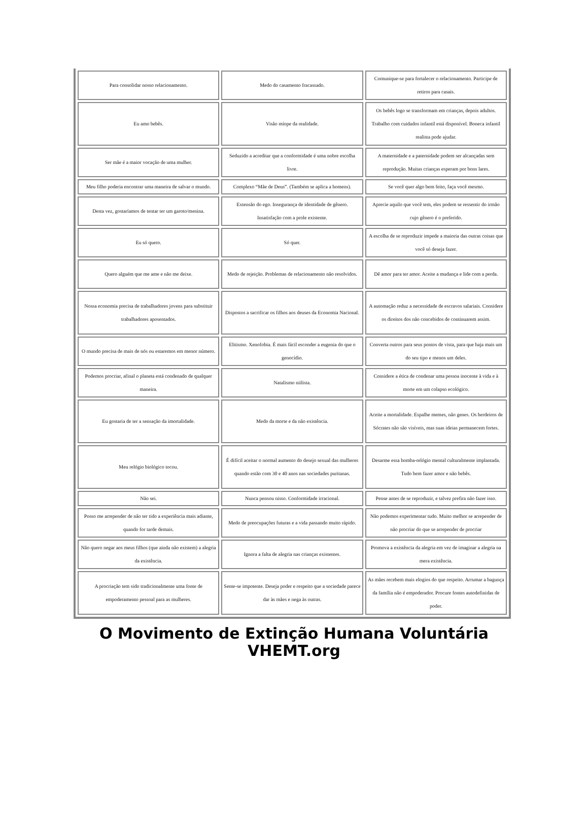| Para consolidar nosso relacionamento. | Medo do casamento fracassado. | Comunique-se para fortalecer o relacionamento. Participe de retiros para casais. |
| Eu amo bebês. | Visão míope da realidade. | Os bebês logo se transformam em crianças, depois adultos. Trabalho com cuidados infantil está disponível. Boneca infantil realista pode ajudar. |
| Ser mãe é a maior vocação de uma mulher. | Seduzido a acreditar que a conformidade é uma nobre escolha livre. | A maternidade e a paternidade podem ser alcançadas sem reprodução. Muitas crianças esperam por bons lares. |
| Meu filho poderia encontrar uma maneira de salvar o mundo. | Complexo “Mãe de Deus”. (Também se aplica a homens). | Se você quer algo bem feito, faça você mesmo. |
| Desta vez, gostaríamos de tentar ter um garoto/menina. | Extensão do ego. Insegurança de identidade de gênero. Insatisfação com a prole existente. | Aprecie aquilo que você tem, eles podem se ressentir do irmão cujo gênero é o preferido. |
| Eu só quero. | Só quer. | A escolha de se reproduzir impede a maioria das outras coisas que você só deseja fazer. |
| Quero alguém que me ame e não me deixe. | Medo de rejeição. Problemas de relacionamento não resolvidos. | Dê amor para ter amor. Aceite a mudança e lide com a perda. |
| Nossa economia precisa de trabalhadores jovens para substituir trabalhadores aposentados. | Dispostos a sacrificar os filhos aos deuses da Economia Nacional. | A automação reduz a necessidade de escravos salariais. Considere os direitos dos não concebidos de continuarem assim. |
| O mundo precisa de mais de nós ou estaremos em menor número. | Elitismo. Xenofobia. É mais fácil esconder a eugenia do que o genocídio. | Converta outros para seus pontos de vista, para que haja mais um do seu tipo e menos um deles. |
| Podemos procriar, afinal o planeta está condenado de qualquer maneira. | Natalismo niilista. | Considere a ética de condenar uma pessoa inocente à vida e à morte em um colapso ecológico. |
| Eu gostaria de ter a sensação da imortalidade. | Medo da morte e da não existência. | Aceite a mortalidade. Espalhe memes, não genes. Os herdeiros de Sócrates não são visíveis, mas suas ideias permanecem fortes. |
| Meu relógio biológico tocou. | É difícil aceitar o normal aumento do desejo sexual das mulheres quando estão com 30 e 40 anos nas sociedades puritanas. | Desarme essa bomba-relógio mental culturalmente implantada. Tudo bem fazer amor e não bebês. |
| Não sei. | Nunca pensou nisso. Conformidade irracional. | Pense antes de se reproduzir, e talvez prefira não fazer isso. |
| Posso me arrepender de não ter tido a experiência mais adiante, quando for tarde demais. | Medo de preocupações futuras e a vida passando muito rápido. | Não podemos experimentar tudo. Muito melhor se arrepender de não procriar do que se arrepender de procriar |
| Não quero negar aos meus filhos (que ainda não existem) a alegria da existência. | Ignora a falta de alegria nas crianças existentes. | Promova a existência da alegria em vez de imaginar a alegria na mera existência. |
| A procriação tem sido tradicionalmente uma fonte de empoderamento pessoal para as mulheres. | Sente-se impotente. Deseja poder e respeito que a sociedade parece dar às mães e nega às outras. | As mães recebem mais elogios do que respeito. Arrumar a bagunça da família não é empoderador. Procure fontes autodefinidas de poder. |
O Movimento de Extinção Humana Voluntária
VHEMT.org